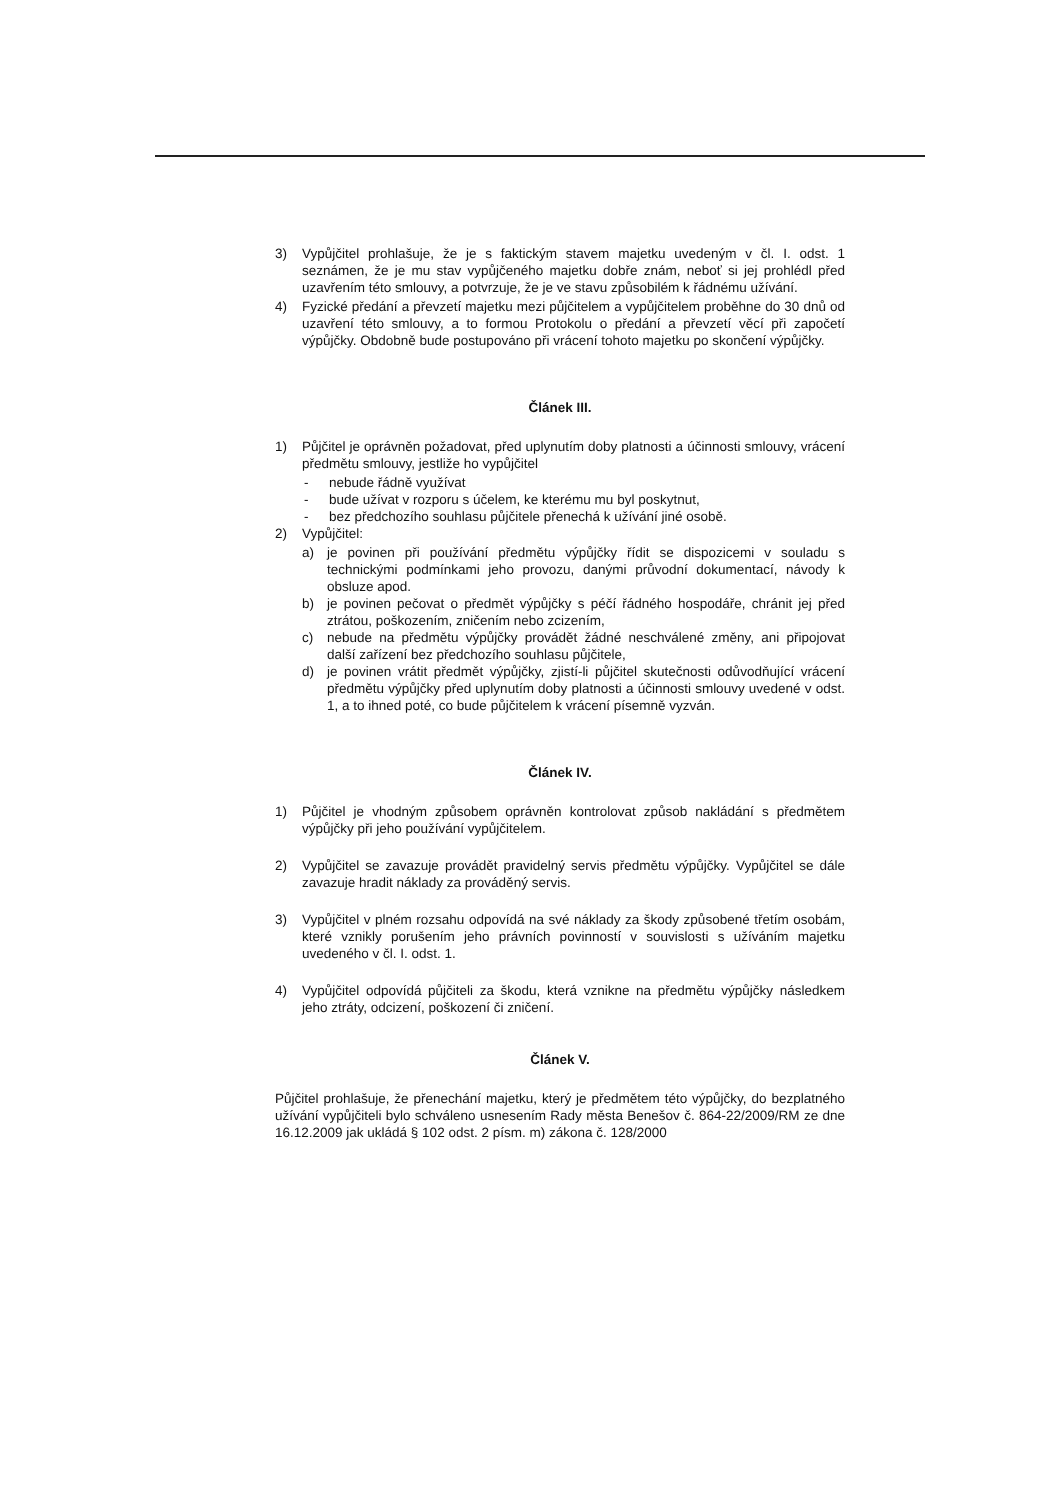3) Vypůjčitel prohlašuje, že je s faktickým stavem majetku uvedeným v čl. I. odst. 1 seznámen, že je mu stav vypůjčeného majetku dobře znám, neboť si jej prohlédl před uzavřením této smlouvy, a potvrzuje, že je ve stavu způsobilém k řádnému užívání.
4) Fyzické předání a převzetí majetku mezi půjčitelem a vypůjčitelem proběhne do 30 dnů od uzavření této smlouvy, a to formou Protokolu o předání a převzetí věcí při započetí výpůjčky. Obdobně bude postupováno při vrácení tohoto majetku po skončení výpůjčky.
Článek III.
1) Půjčitel je oprávněn požadovat, před uplynutím doby platnosti a účinnosti smlouvy, vrácení předmětu smlouvy, jestliže ho vypůjčitel
- nebude řádně využívat
- bude užívat v rozporu s účelem, ke kterému mu byl poskytnut,
- bez předchozího souhlasu půjčitele přenechá k užívání jiné osobě.
2) Vypůjčitel:
a) je povinen při používání předmětu výpůjčky řídit se dispozicemi v souladu s technickými podmínkami jeho provozu, danými průvodní dokumentací, návody k obsluze apod.
b) je povinen pečovat o předmět výpůjčky s péčí řádného hospodáře, chránit jej před ztrátou, poškozením, zničením nebo zcizením,
c) nebude na předmětu výpůjčky provádět žádné neschválené změny, ani připojovat další zařízení bez předchozího souhlasu půjčitele,
d) je povinen vrátit předmět výpůjčky, zjistí-li půjčitel skutečnosti odůvodňující vrácení předmětu výpůjčky před uplynutím doby platnosti a účinnosti smlouvy uvedené v odst. 1, a to ihned poté, co bude půjčitelem k vrácení písemně vyzván.
Článek IV.
1) Půjčitel je vhodným způsobem oprávněn kontrolovat způsob nakládání s předmětem výpůjčky při jeho používání vypůjčitelem.
2) Vypůjčitel se zavazuje provádět pravidelný servis předmětu výpůjčky. Vypůjčitel se dále zavazuje hradit náklady za prováděný servis.
3) Vypůjčitel v plném rozsahu odpovídá na své náklady za škody způsobené třetím osobám, které vznikly porušením jeho právních povinností v souvislosti s užíváním majetku uvedeného v čl. I. odst. 1.
4) Vypůjčitel odpovídá půjčiteli za škodu, která vznikne na předmětu výpůjčky následkem jeho ztráty, odcizení, poškození či zničení.
Článek V.
Půjčitel prohlašuje, že přenechání majetku, který je předmětem této výpůjčky, do bezplatného užívání vypůjčiteli bylo schváleno usnesením Rady města Benešov č. 864-22/2009/RM ze dne 16.12.2009 jak ukládá § 102 odst. 2 písm. m) zákona č. 128/2000